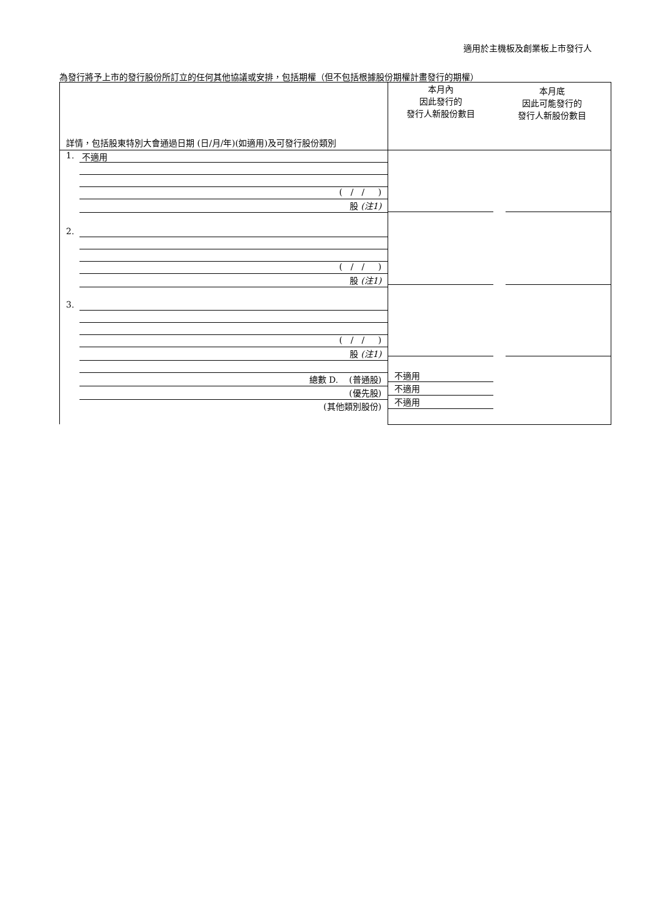適用於主機板及創業板上市發行人
為發行將予上市的發行股份所訂立的任何其他協議或安排，包括期權（但不包括根據股份期權計畫發行的期權）
| 詳情，包括股東特別大會通過日期 (日/月/年)(如適用)及可發行股份類別 | 本月內 因此發行的 發行人新股份數目 本月底 因此可能發行的 發行人新股份數目 |
| 1. 不適用 ( / / ) 股 (注1) 2. ( / / ) 股 (注1) 3. ( / / ) 股 (注1) 總數 D. (普通股) (優先股) (其他類別股份) | 不適用 不適用 不適用 |